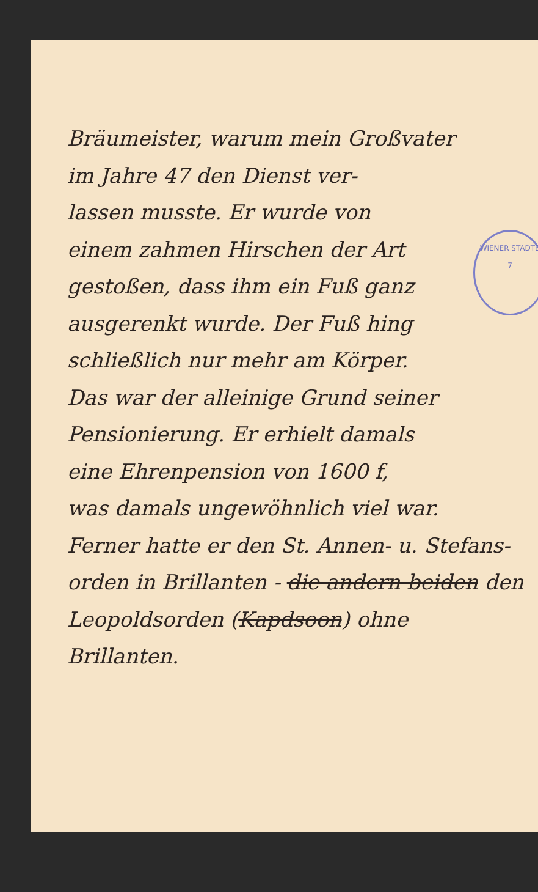WIENER STADTB
7
Bräumeister, warum mein Großvater
im Jahre 47 den Dienst ver-
lassen musste. Er wurde von
einem zahmen Hirschen der Art
gestoßen, dass ihm ein Fuß ganz
ausgerenkt wurde. Der Fuß hing
schließlich nur mehr am Körper.
Das war der alleinige Grund seiner
Pensionierung. Er erhielt damals
eine Ehrenpension von 1600 f,
was damals ungewöhnlich viel war.
Ferner hatte er den St. Annen- u. Stefans-
orden in Brillanten - die andern beiden den
Leopoldsorden (Kapdsoon) ohne Brillanten.